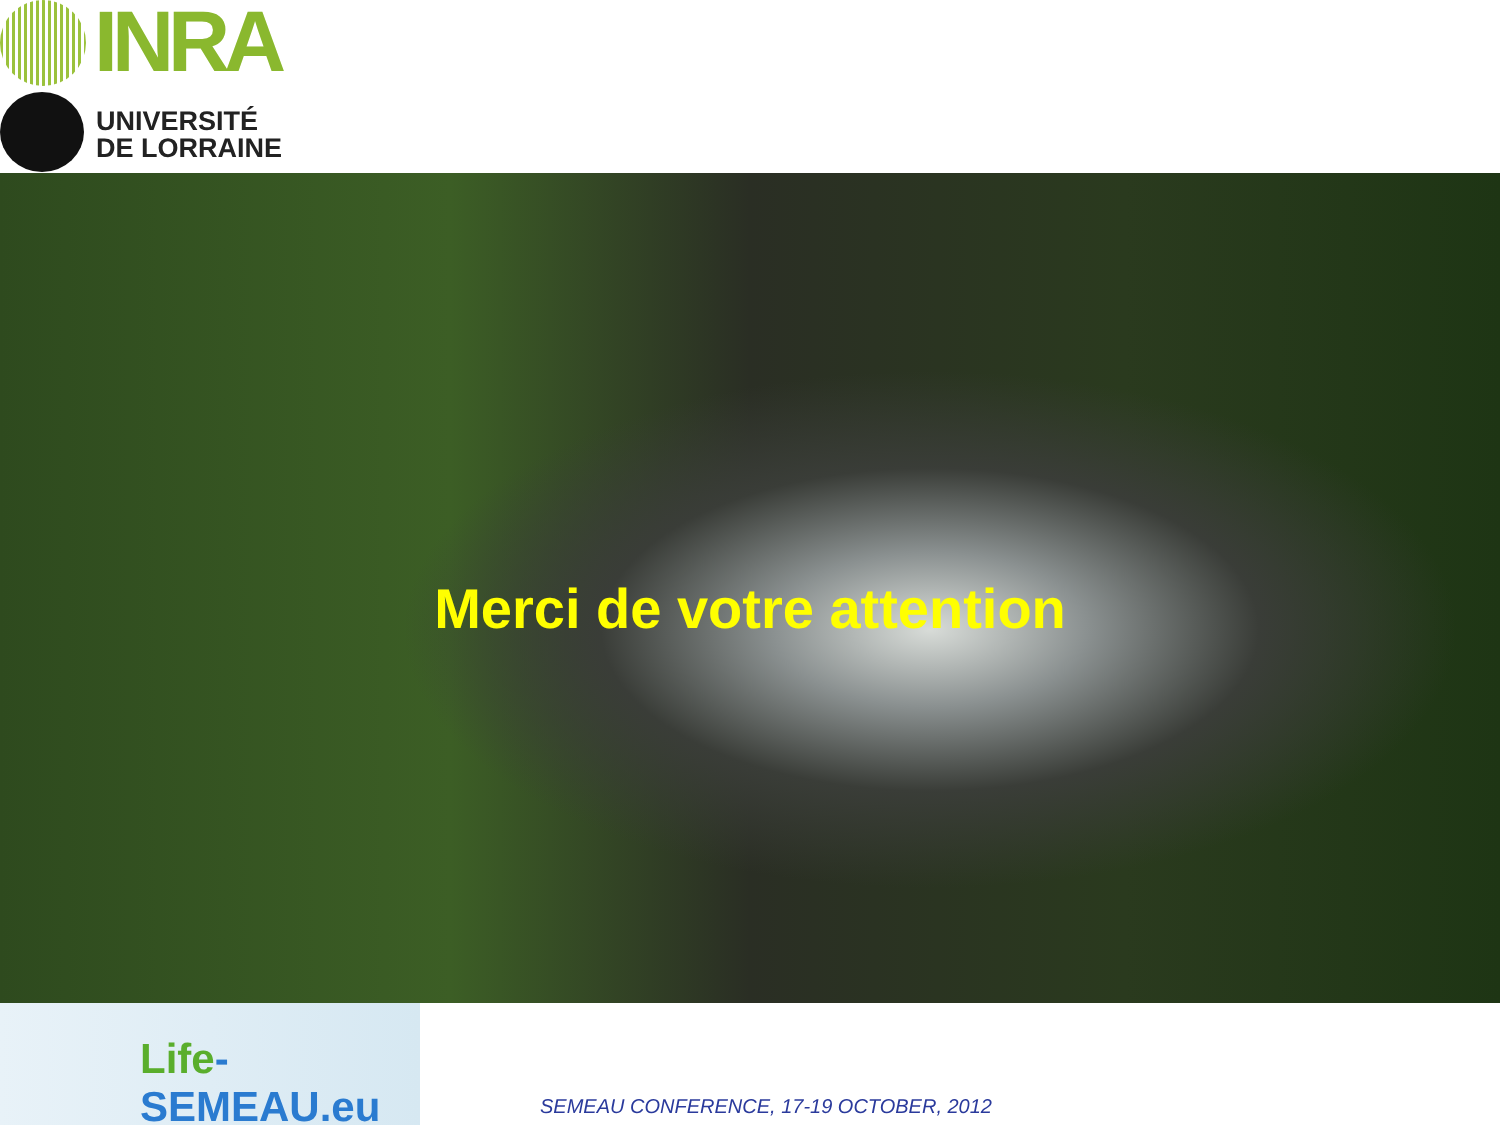INRA
UNIVERSITÉ
DE LORRAINE
Merci de votre attention
Life-SEMEAU.eu
SEMEAU CONFERENCE, 17-19 OCTOBER, 2012